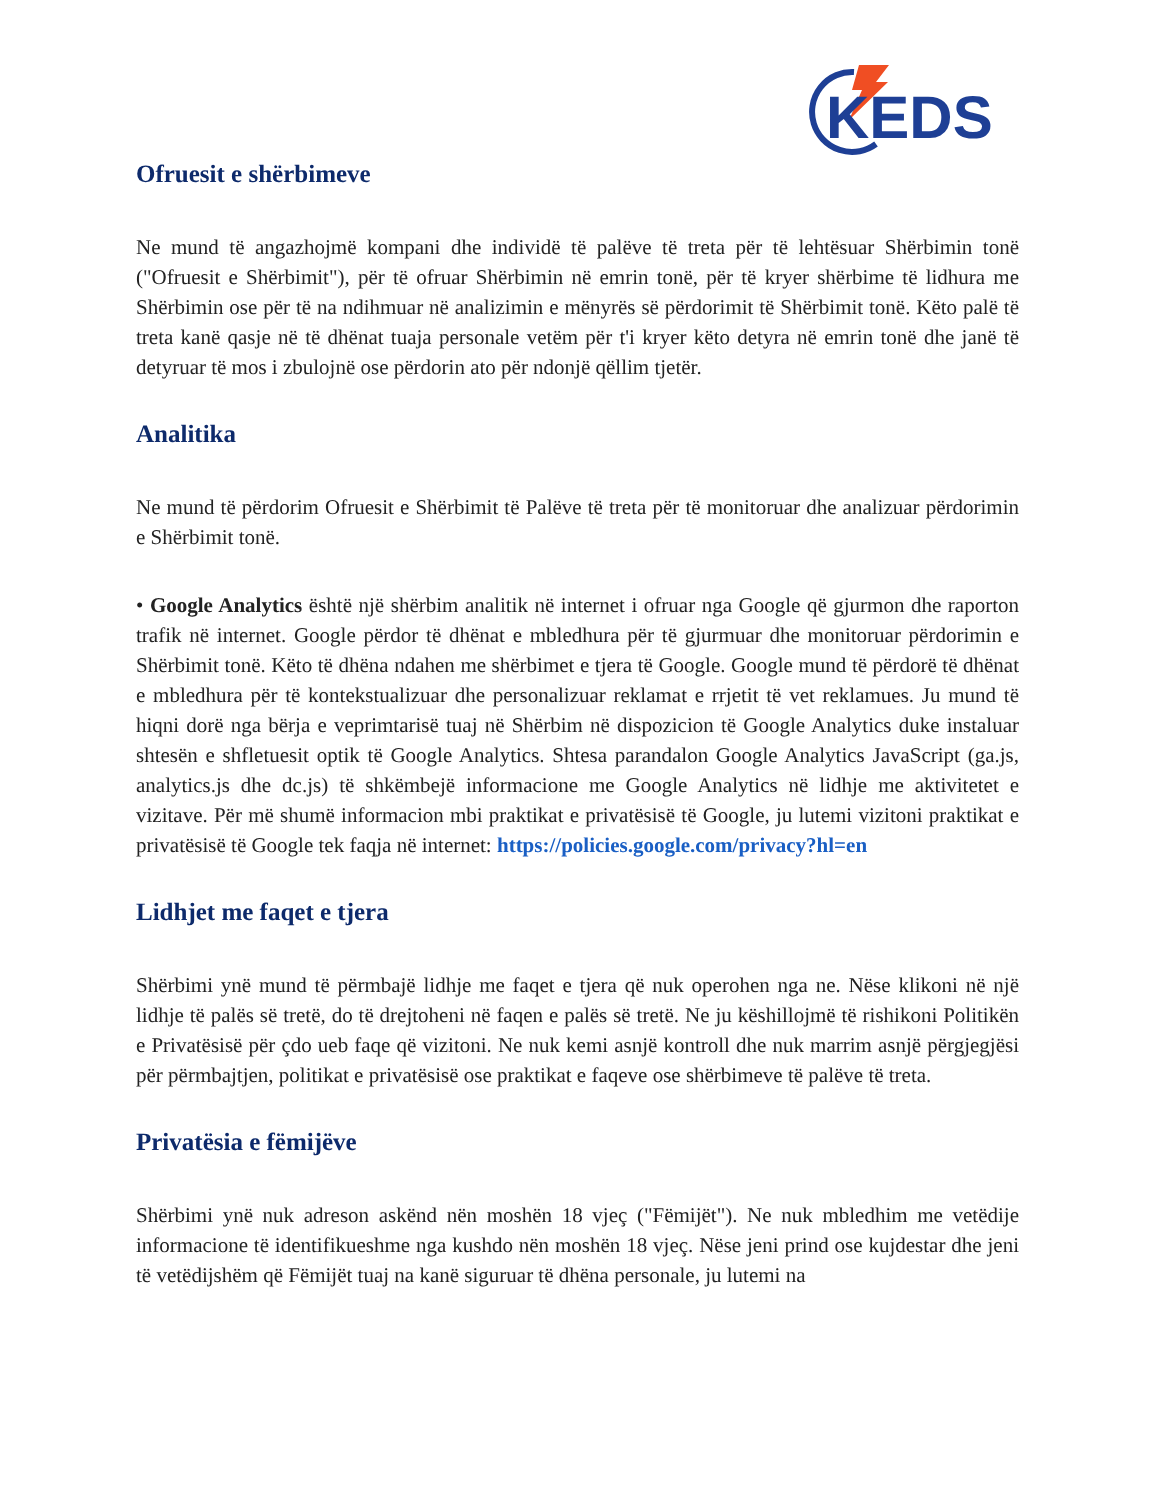KEDS
Ofruesit e shërbimeve
Ne mund të angazhojmë kompani dhe individë të palëve të treta për të lehtësuar Shërbimin tonë ("Ofruesit e Shërbimit"), për të ofruar Shërbimin në emrin tonë, për të kryer shërbime të lidhura me Shërbimin ose për të na ndihmuar në analizimin e mënyrës së përdorimit të Shërbimit tonë. Këto palë të treta kanë qasje në të dhënat tuaja personale vetëm për t'i kryer këto detyra në emrin tonë dhe janë të detyruar të mos i zbulojnë ose përdorin ato për ndonjë qëllim tjetër.
Analitika
Ne mund të përdorim Ofruesit e Shërbimit të Palëve të treta për të monitoruar dhe analizuar përdorimin e Shërbimit tonë.
• Google Analytics është një shërbim analitik në internet i ofruar nga Google që gjurmon dhe raporton trafik në internet. Google përdor të dhënat e mbledhura për të gjurmuar dhe monitoruar përdorimin e Shërbimit tonë. Këto të dhëna ndahen me shërbimet e tjera të Google. Google mund të përdorë të dhënat e mbledhura për të kontekstualizuar dhe personalizuar reklamat e rrjetit të vet reklamues. Ju mund të hiqni dorë nga bërja e veprimtarisë tuaj në Shërbim në dispozicion të Google Analytics duke instaluar shtesën e shfletuesit optik të Google Analytics. Shtesa parandalon Google Analytics JavaScript (ga.js, analytics.js dhe dc.js) të shkëmbejë informacione me Google Analytics në lidhje me aktivitetet e vizitave. Për më shumë informacion mbi praktikat e privatësisë të Google, ju lutemi vizitoni praktikat e privatësisë të Google tek faqja në internet: https://policies.google.com/privacy?hl=en
Lidhjet me faqet e tjera
Shërbimi ynë mund të përmbajë lidhje me faqet e tjera që nuk operohen nga ne. Nëse klikoni në një lidhje të palës së tretë, do të drejtoheni në faqen e palës së tretë. Ne ju këshillojmë të rishikoni Politikën e Privatësisë për çdo ueb faqe që vizitoni. Ne nuk kemi asnjë kontroll dhe nuk marrim asnjë përgjegjësi për përmbajtjen, politikat e privatësisë ose praktikat e faqeve ose shërbimeve të palëve të treta.
Privatësia e fëmijëve
Shërbimi ynë nuk adreson askënd nën moshën 18 vjeç ("Fëmijët"). Ne nuk mbledhim me vetëdije informacione të identifikueshme nga kushdo nën moshën 18 vjeç. Nëse jeni prind ose kujdestar dhe jeni të vetëdijshëm që Fëmijët tuaj na kanë siguruar të dhëna personale, ju lutemi na